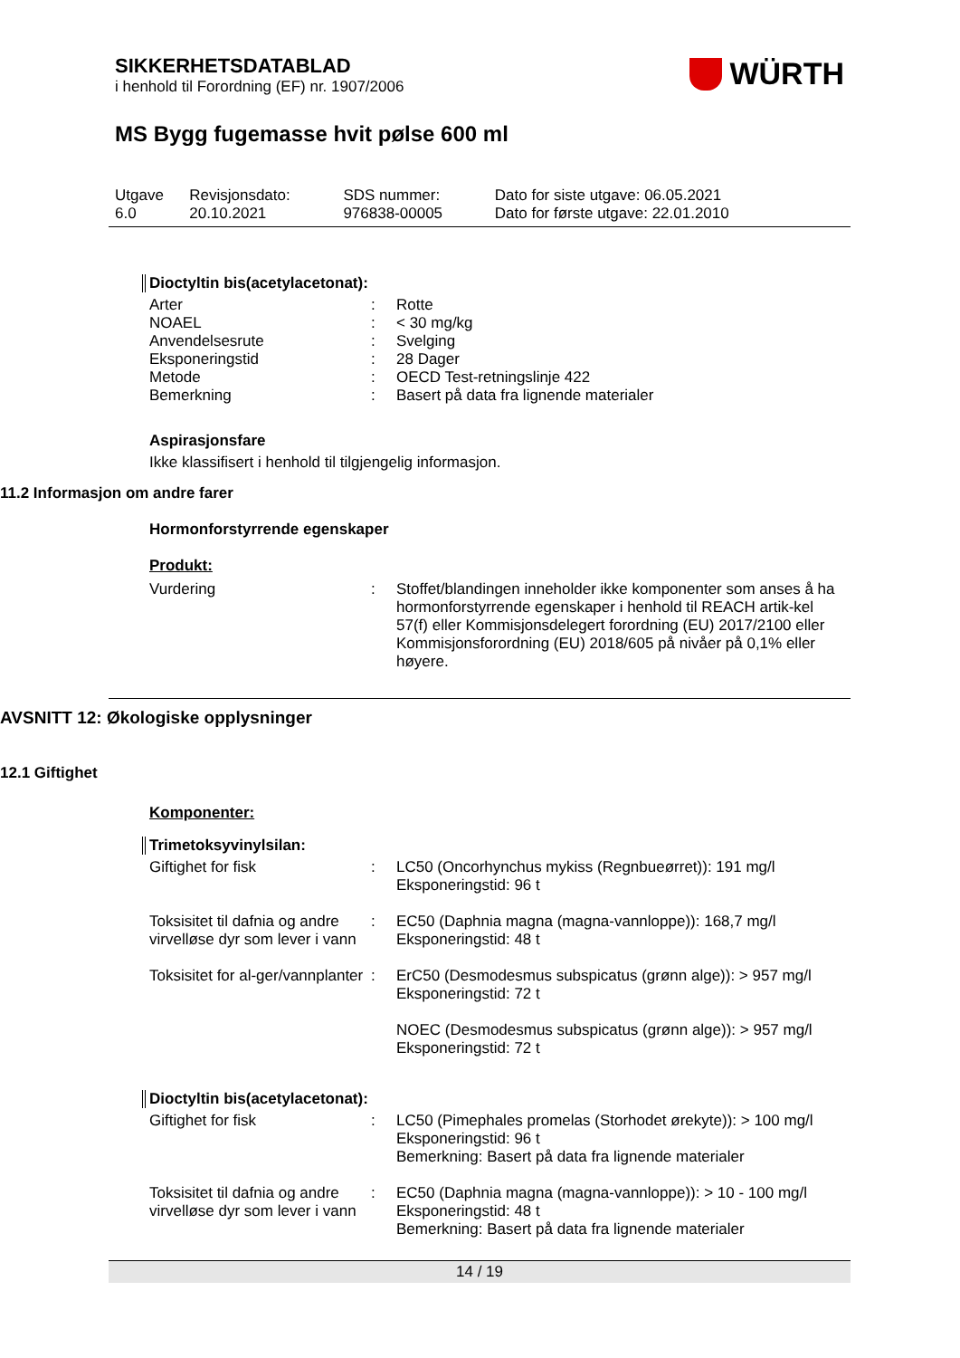SIKKERHETSDATABLAD
i henhold til Forordning (EF) nr. 1907/2006
WÜRTH
MS Bygg fugemasse hvit pølse 600 ml
| Utgave 6.0 | Revisjonsdato: 20.10.2021 | SDS nummer: 976838-00005 | Dato for siste utgave: 06.05.2021 Dato for første utgave: 22.01.2010 |
Dioctyltin bis(acetylacetonat):
| Arter | : | Rotte |
| NOAEL | : | < 30 mg/kg |
| Anvendelsesrute | : | Svelging |
| Eksponeringstid | : | 28 Dager |
| Metode | : | OECD Test-retningslinje 422 |
| Bemerkning | : | Basert på data fra lignende materialer |
Aspirasjonsfare
Ikke klassifisert i henhold til tilgjengelig informasjon.
11.2 Informasjon om andre farer
Hormonforstyrrende egenskaper
Produkt:
| Vurdering | : | Stoffet/blandingen inneholder ikke komponenter som anses å ha hormonforstyrrende egenskaper i henhold til REACH artik-kel 57(f) eller Kommisjonsdelegert forordning (EU) 2017/2100 eller Kommisjonsforordning (EU) 2018/605 på nivåer på 0,1% eller høyere. |
AVSNITT 12: Økologiske opplysninger
12.1 Giftighet
Komponenter:
Trimetoksyvinylsilan:
| Giftighet for fisk | : | LC50 (Oncorhynchus mykiss (Regnbueørret)): 191 mg/l Eksponeringstid: 96 t |
| Toksisitet til dafnia og andre virvelløse dyr som lever i vann | : | EC50 (Daphnia magna (magna-vannloppe)): 168,7 mg/l Eksponeringstid: 48 t |
| Toksisitet for al-ger/vannplanter | : | ErC50 (Desmodesmus subspicatus (grønn alge)): > 957 mg/l Eksponeringstid: 72 t NOEC (Desmodesmus subspicatus (grønn alge)): > 957 mg/l Eksponeringstid: 72 t |
Dioctyltin bis(acetylacetonat):
| Giftighet for fisk | : | LC50 (Pimephales promelas (Storhodet ørekyte)): > 100 mg/l Eksponeringstid: 96 t Bemerkning: Basert på data fra lignende materialer |
| Toksisitet til dafnia og andre virvelløse dyr som lever i vann | : | EC50 (Daphnia magna (magna-vannloppe)): > 10 - 100 mg/l Eksponeringstid: 48 t Bemerkning: Basert på data fra lignende materialer |
14 / 19